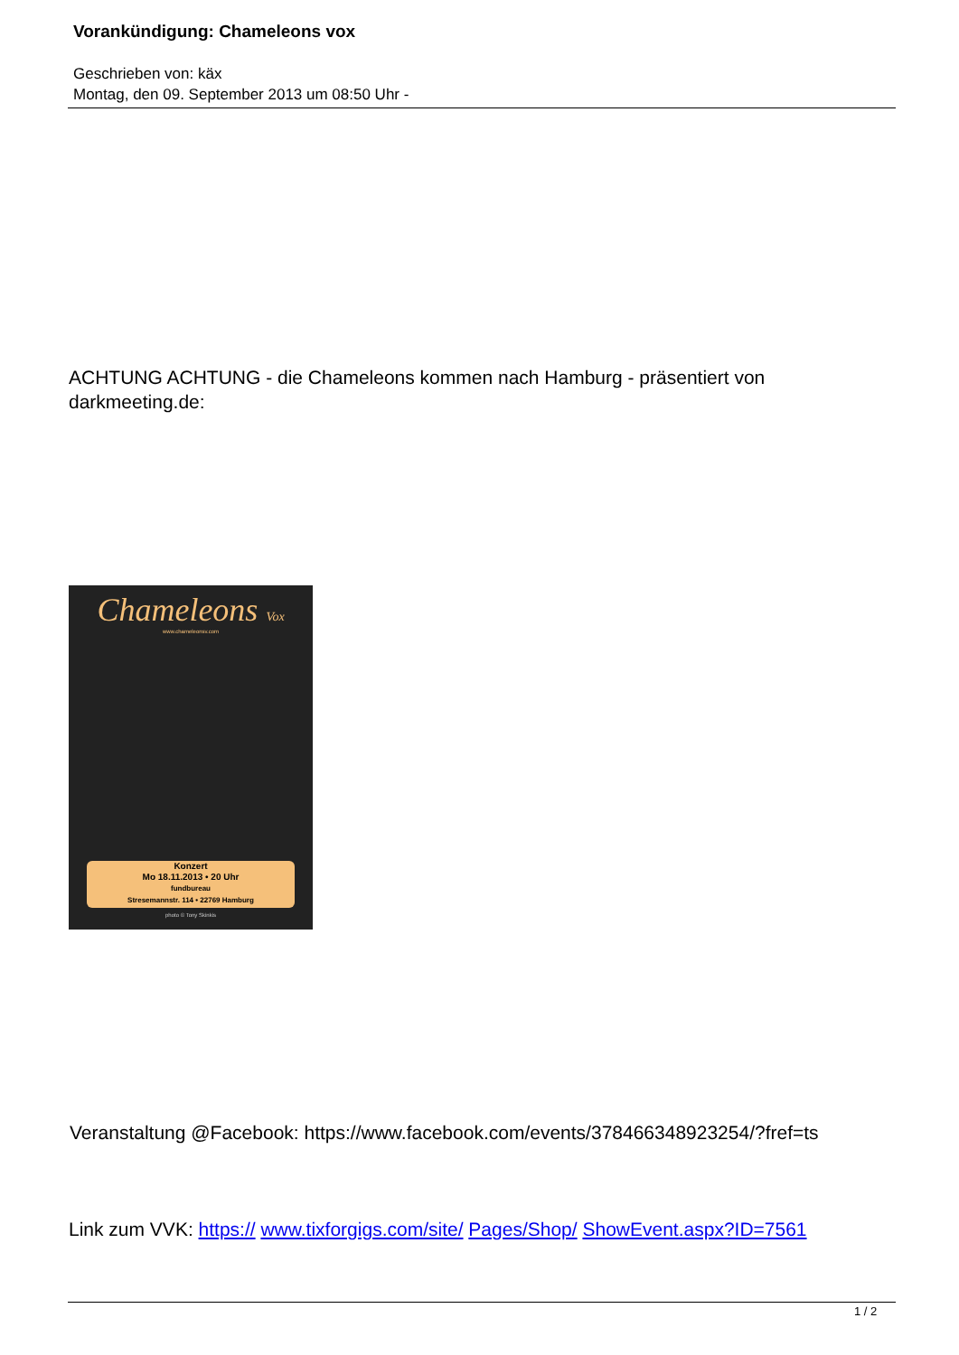Vorankündigung: Chameleons vox
Geschrieben von: käx
Montag, den 09. September 2013 um 08:50 Uhr -
ACHTUNG ACHTUNG - die Chameleons kommen nach Hamburg - präsentiert von
darkmeeting.de:
Chameleons Vox
www.chameleonsv.com
Konzert
Mo 18.11.2013 • 20 Uhr
fundbureau
Stresemannstr. 114 • 22769 Hamburg
photo © Tony Skinkis
Veranstaltung @Facebook: https://www.facebook.com/events/378466348923254/?fref=ts
Link zum VVK: https:// www.tixforgigs.com/site/ Pages/Shop/ ShowEvent.aspx?ID=7561
1 / 2